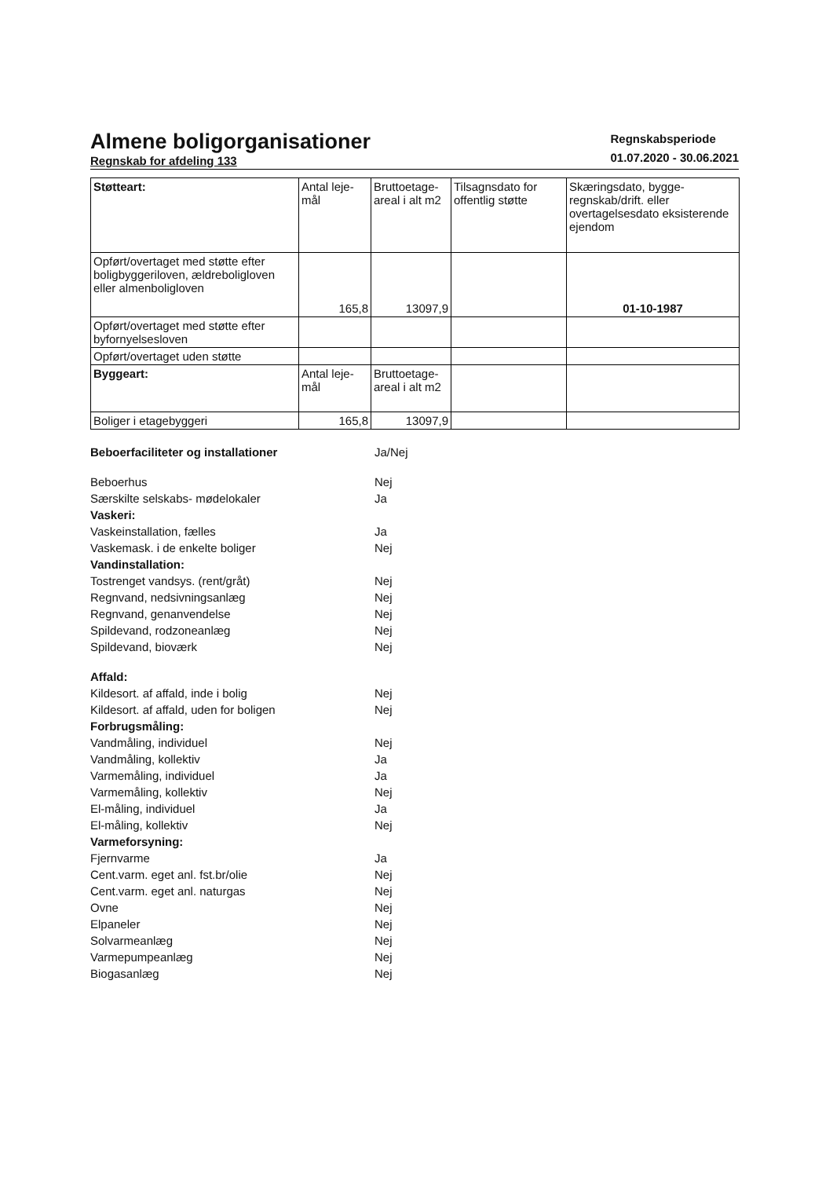Almene boligorganisationer
Regnskab for afdeling 133
Regnskabsperiode
01.07.2020 - 30.06.2021
| Støtteart: | Antal leje-mål | Bruttoetage-areal i alt m2 | Tilsagnsdato for offentlig støtte | Skæringsdato, bygge-regnskab/drift. eller overtagelsesdato eksisterende ejendom |
| Opført/overtaget med støtte efter boligbyggeriloven, ældreboligloven eller almenboligloven | 165,8 | 13097,9 | | 01-10-1987 |
| Opført/overtaget med støtte efter byfornyelsesloven | | | | |
| Opført/overtaget uden støtte | | | | |
| Byggeart: | Antal leje-mål | Bruttoetage-areal i alt m2 | | |
| Boliger i etagebyggeri | 165,8 | 13097,9 | | |
Beboerfaciliteter og installationer Ja/Nej
Beboerhus Nej
Særskilte selskabs- mødelokaler Ja
Vaskeri:
Vaskeinstallation, fælles Ja
Vaskemask. i de enkelte boliger Nej
Vandinstallation:
Tostrenget vandsys. (rent/gråt) Nej
Regnvand, nedsivningsanlæg Nej
Regnvand, genanvendelse Nej
Spildevand, rodzoneanlæg Nej
Spildevand, bioværk Nej
Affald:
Kildesort. af affald, inde i bolig Nej
Kildesort. af affald, uden for boligen Nej
Forbrugsmåling:
Vandmåling, individuel Nej
Vandmåling, kollektiv Ja
Varmemåling, individuel Ja
Varmemåling, kollektiv Nej
El-måling, individuel Ja
El-måling, kollektiv Nej
Varmeforsyning:
Fjernvarme Ja
Cent.varm. eget anl. fst.br/olie Nej
Cent.varm. eget anl. naturgas Nej
Ovne Nej
Elpaneler Nej
Solvarmeanlæg Nej
Varmepumpeanlæg Nej
Biogasanlæg Nej